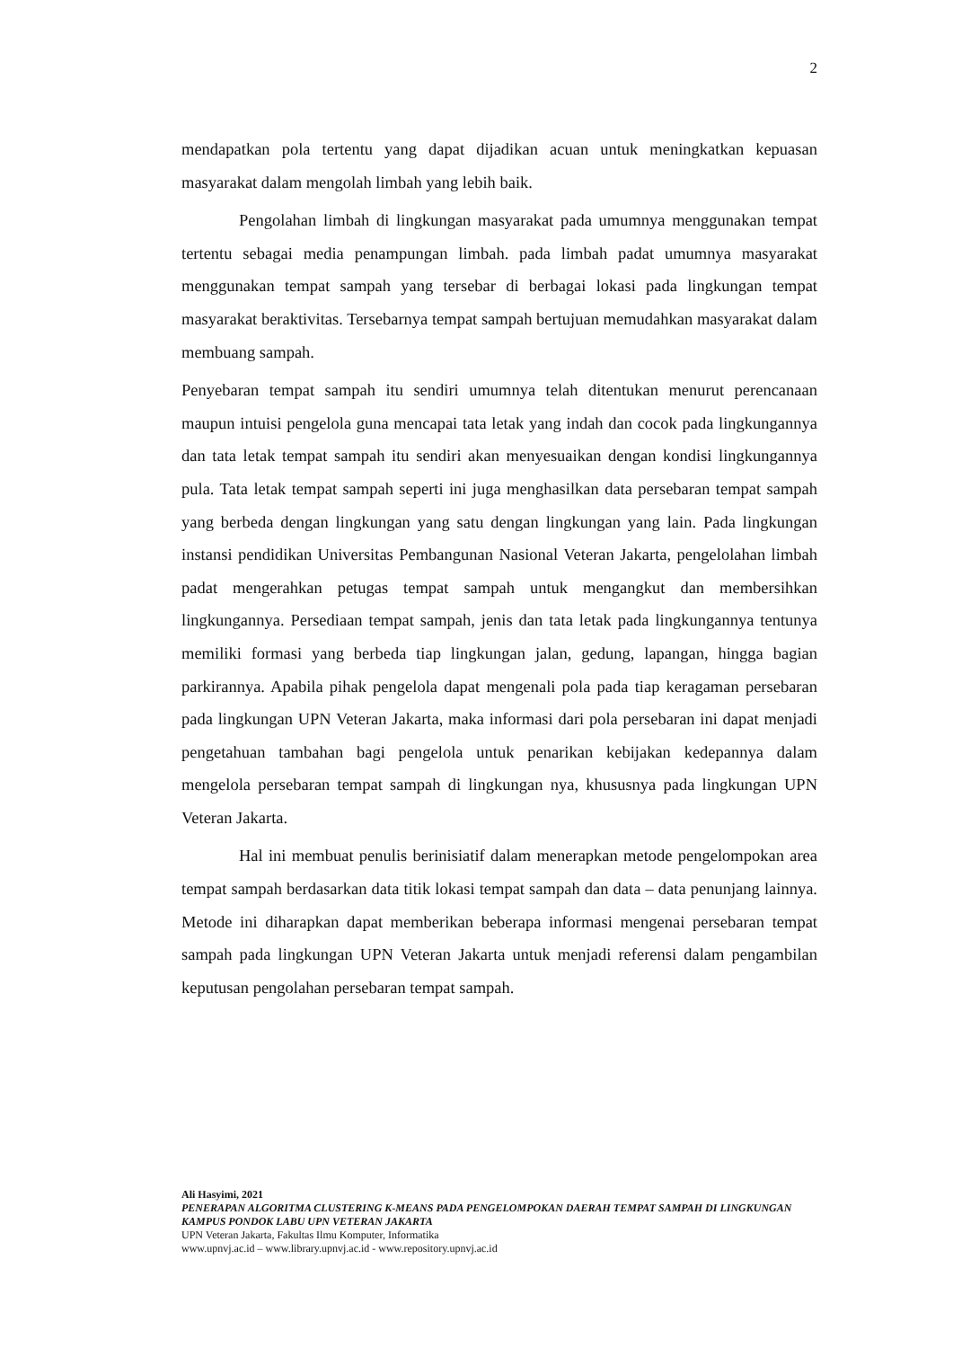2
mendapatkan pola tertentu yang dapat dijadikan acuan untuk meningkatkan kepuasan masyarakat dalam mengolah limbah yang lebih baik.
Pengolahan limbah di lingkungan masyarakat pada umumnya menggunakan tempat tertentu sebagai media penampungan limbah. pada limbah padat umumnya masyarakat menggunakan tempat sampah yang tersebar di berbagai lokasi pada lingkungan tempat masyarakat beraktivitas. Tersebarnya tempat sampah bertujuan memudahkan masyarakat dalam membuang sampah.
Penyebaran tempat sampah itu sendiri umumnya telah ditentukan menurut perencanaan maupun intuisi pengelola guna mencapai tata letak yang indah dan cocok pada lingkungannya dan tata letak tempat sampah itu sendiri akan menyesuaikan dengan kondisi lingkungannya pula. Tata letak tempat sampah seperti ini juga menghasilkan data persebaran tempat sampah yang berbeda dengan lingkungan yang satu dengan lingkungan yang lain. Pada lingkungan instansi pendidikan Universitas Pembangunan Nasional Veteran Jakarta, pengelolahan limbah padat mengerahkan petugas tempat sampah untuk mengangkut dan membersihkan lingkungannya. Persediaan tempat sampah, jenis dan tata letak pada lingkungannya tentunya memiliki formasi yang berbeda tiap lingkungan jalan, gedung, lapangan, hingga bagian parkirannya. Apabila pihak pengelola dapat mengenali pola pada tiap keragaman persebaran pada lingkungan UPN Veteran Jakarta, maka informasi dari pola persebaran ini dapat menjadi pengetahuan tambahan bagi pengelola untuk penarikan kebijakan kedepannya dalam mengelola persebaran tempat sampah di lingkungan nya, khususnya pada lingkungan UPN Veteran Jakarta.
Hal ini membuat penulis berinisiatif dalam menerapkan metode pengelompokan area tempat sampah berdasarkan data titik lokasi tempat sampah dan data – data penunjang lainnya. Metode ini diharapkan dapat memberikan beberapa informasi mengenai persebaran tempat sampah pada lingkungan UPN Veteran Jakarta untuk menjadi referensi dalam pengambilan keputusan pengolahan persebaran tempat sampah.
Ali Hasyimi, 2021
PENERAPAN ALGORITMA CLUSTERING K-MEANS PADA PENGELOMPOKAN DAERAH TEMPAT SAMPAH DI LINGKUNGAN KAMPUS PONDOK LABU UPN VETERAN JAKARTA
UPN Veteran Jakarta, Fakultas Ilmu Komputer, Informatika
www.upnvj.ac.id – www.library.upnvj.ac.id - www.repository.upnvj.ac.id